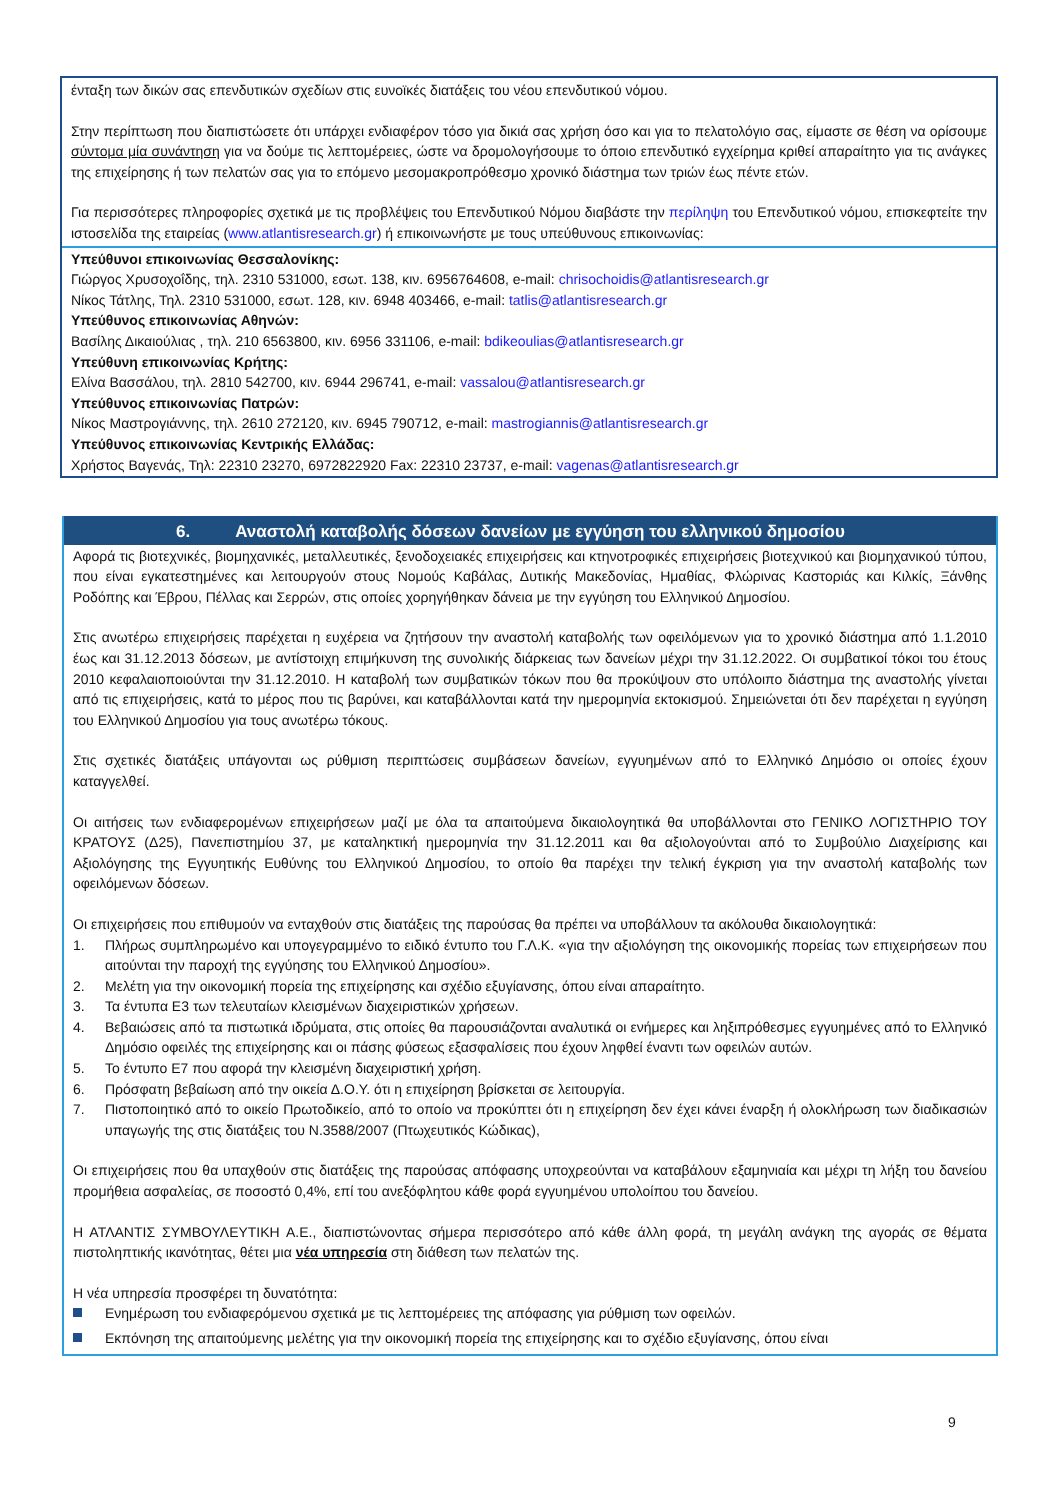ένταξη των δικών σας επενδυτικών σχεδίων στις ευνοϊκές διατάξεις του νέου επενδυτικού νόμου.
Στην περίπτωση που διαπιστώσετε ότι υπάρχει ενδιαφέρον τόσο για δικιά σας χρήση όσο και για το πελατολόγιο σας, είμαστε σε θέση να ορίσουμε σύντομα μία συνάντηση για να δούμε τις λεπτομέρειες, ώστε να δρομολογήσουμε το όποιο επενδυτικό εγχείρημα κριθεί απαραίτητο για τις ανάγκες της επιχείρησης ή των πελατών σας για το επόμενο μεσομακροπρόθεσμο χρονικό διάστημα των τριών έως πέντε ετών.
Για περισσότερες πληροφορίες σχετικά με τις προβλέψεις του Επενδυτικού Νόμου διαβάστε την περίληψη του Επενδυτικού νόμου, επισκεφτείτε την ιστοσελίδα της εταιρείας (www.atlantisresearch.gr) ή επικοινωνήστε με τους υπεύθυνους επικοινωνίας:
Υπεύθυνοι επικοινωνίας Θεσσαλονίκης:
Γιώργος Χρυσοχοΐδης, τηλ. 2310 531000, εσωτ. 138, κιν. 6956764608, e-mail: chrisochoidis@atlantisresearch.gr
Νίκος Τάτλης, Τηλ. 2310 531000, εσωτ. 128, κιν. 6948 403466, e-mail: tatlis@atlantisresearch.gr
Υπεύθυνος επικοινωνίας Αθηνών:
Βασίλης Δικαιούλιας , τηλ. 210 6563800, κιν. 6956 331106, e-mail: bdikeoulias@atlantisresearch.gr
Υπεύθυνη επικοινωνίας Κρήτης:
Ελίνα Βασσάλου, τηλ. 2810 542700, κιν. 6944 296741, e-mail: vassalou@atlantisresearch.gr
Υπεύθυνος επικοινωνίας Πατρών:
Νίκος Μαστρογιάννης, τηλ. 2610 272120, κιν. 6945 790712, e-mail: mastrogiannis@atlantisresearch.gr
Υπεύθυνος επικοινωνίας Κεντρικής Ελλάδας:
Χρήστος Βαγενάς, Τηλ: 22310 23270, 6972822920 Fax: 22310 23737, e-mail: vagenas@atlantisresearch.gr
6. Αναστολή καταβολής δόσεων δανείων με εγγύηση του ελληνικού δημοσίου
Αφορά τις βιοτεχνικές, βιομηχανικές, μεταλλευτικές, ξενοδοχειακές επιχειρήσεις και κτηνοτροφικές επιχειρήσεις βιοτεχνικού και βιομηχανικού τύπου, που είναι εγκατεστημένες και λειτουργούν στους Νομούς Καβάλας, Δυτικής Μακεδονίας, Ημαθίας, Φλώρινας Καστοριάς και Κιλκίς, Ξάνθης Ροδόπης και Έβρου, Πέλλας και Σερρών, στις οποίες χορηγήθηκαν δάνεια με την εγγύηση του Ελληνικού Δημοσίου.
Στις ανωτέρω επιχειρήσεις παρέχεται η ευχέρεια να ζητήσουν την αναστολή καταβολής των οφειλόμενων για το χρονικό διάστημα από 1.1.2010 έως και 31.12.2013 δόσεων, με αντίστοιχη επιμήκυνση της συνολικής διάρκειας των δανείων μέχρι την 31.12.2022. Οι συμβατικοί τόκοι του έτους 2010 κεφαλαιοποιούνται την 31.12.2010. Η καταβολή των συμβατικών τόκων που θα προκύψουν στο υπόλοιπο διάστημα της αναστολής γίνεται από τις επιχειρήσεις, κατά το μέρος που τις βαρύνει, και καταβάλλονται κατά την ημερομηνία εκτοκισμού. Σημειώνεται ότι δεν παρέχεται η εγγύηση του Ελληνικού Δημοσίου για τους ανωτέρω τόκους.
Στις σχετικές διατάξεις υπάγονται ως ρύθμιση περιπτώσεις συμβάσεων δανείων, εγγυημένων από το Ελληνικό Δημόσιο οι οποίες έχουν καταγγελθεί.
Οι αιτήσεις των ενδιαφερομένων επιχειρήσεων μαζί με όλα τα απαιτούμενα δικαιολογητικά θα υποβάλλονται στο ΓΕΝΙΚΟ ΛΟΓΙΣΤΗΡΙΟ ΤΟΥ ΚΡΑΤΟΥΣ (Δ25), Πανεπιστημίου 37, με καταληκτική ημερομηνία την 31.12.2011 και θα αξιολογούνται από το Συμβούλιο Διαχείρισης και Αξιολόγησης της Εγγυητικής Ευθύνης του Ελληνικού Δημοσίου, το οποίο θα παρέχει την τελική έγκριση για την αναστολή καταβολής των οφειλόμενων δόσεων.
Οι επιχειρήσεις που επιθυμούν να ενταχθούν στις διατάξεις της παρούσας θα πρέπει να υποβάλλουν τα ακόλουθα δικαιολογητικά:
1. Πλήρως συμπληρωμένο και υπογεγραμμένο το ειδικό έντυπο του Γ.Λ.Κ. «για την αξιολόγηση της οικονομικής πορείας των επιχειρήσεων που αιτούνται την παροχή της εγγύησης του Ελληνικού Δημοσίου».
2. Μελέτη για την οικονομική πορεία της επιχείρησης και σχέδιο εξυγίανσης, όπου είναι απαραίτητο.
3. Τα έντυπα Ε3 των τελευταίων κλεισμένων διαχειριστικών χρήσεων.
4. Βεβαιώσεις από τα πιστωτικά ιδρύματα, στις οποίες θα παρουσιάζονται αναλυτικά οι ενήμερες και ληξιπρόθεσμες εγγυημένες από το Ελληνικό Δημόσιο οφειλές της επιχείρησης και οι πάσης φύσεως εξασφαλίσεις που έχουν ληφθεί έναντι των οφειλών αυτών.
5. Το έντυπο Ε7 που αφορά την κλεισμένη διαχειριστική χρήση.
6. Πρόσφατη βεβαίωση από την οικεία Δ.Ο.Υ. ότι η επιχείρηση βρίσκεται σε λειτουργία.
7. Πιστοποιητικό από το οικείο Πρωτοδικείο, από το οποίο να προκύπτει ότι η επιχείρηση δεν έχει κάνει έναρξη ή ολοκλήρωση των διαδικασιών υπαγωγής της στις διατάξεις του Ν.3588/2007 (Πτωχευτικός Κώδικας),
Οι επιχειρήσεις που θα υπαχθούν στις διατάξεις της παρούσας απόφασης υποχρεούνται να καταβάλουν εξαμηνιαία και μέχρι τη λήξη του δανείου προμήθεια ασφαλείας, σε ποσοστό 0,4%, επί του ανεξόφλητου κάθε φορά εγγυημένου υπολοίπου του δανείου.
Η ΑΤΛΑΝΤΙΣ ΣΥΜΒΟΥΛΕΥΤΙΚΗ Α.Ε., διαπιστώνοντας σήμερα περισσότερο από κάθε άλλη φορά, τη μεγάλη ανάγκη της αγοράς σε θέματα πιστοληπτικής ικανότητας, θέτει μια νέα υπηρεσία στη διάθεση των πελατών της.
Η νέα υπηρεσία προσφέρει τη δυνατότητα:
Ενημέρωση του ενδιαφερόμενου σχετικά με τις λεπτομέρειες της απόφασης για ρύθμιση των οφειλών.
Εκπόνηση της απαιτούμενης μελέτης για την οικονομική πορεία της επιχείρησης και το σχέδιο εξυγίανσης, όπου είναι
9